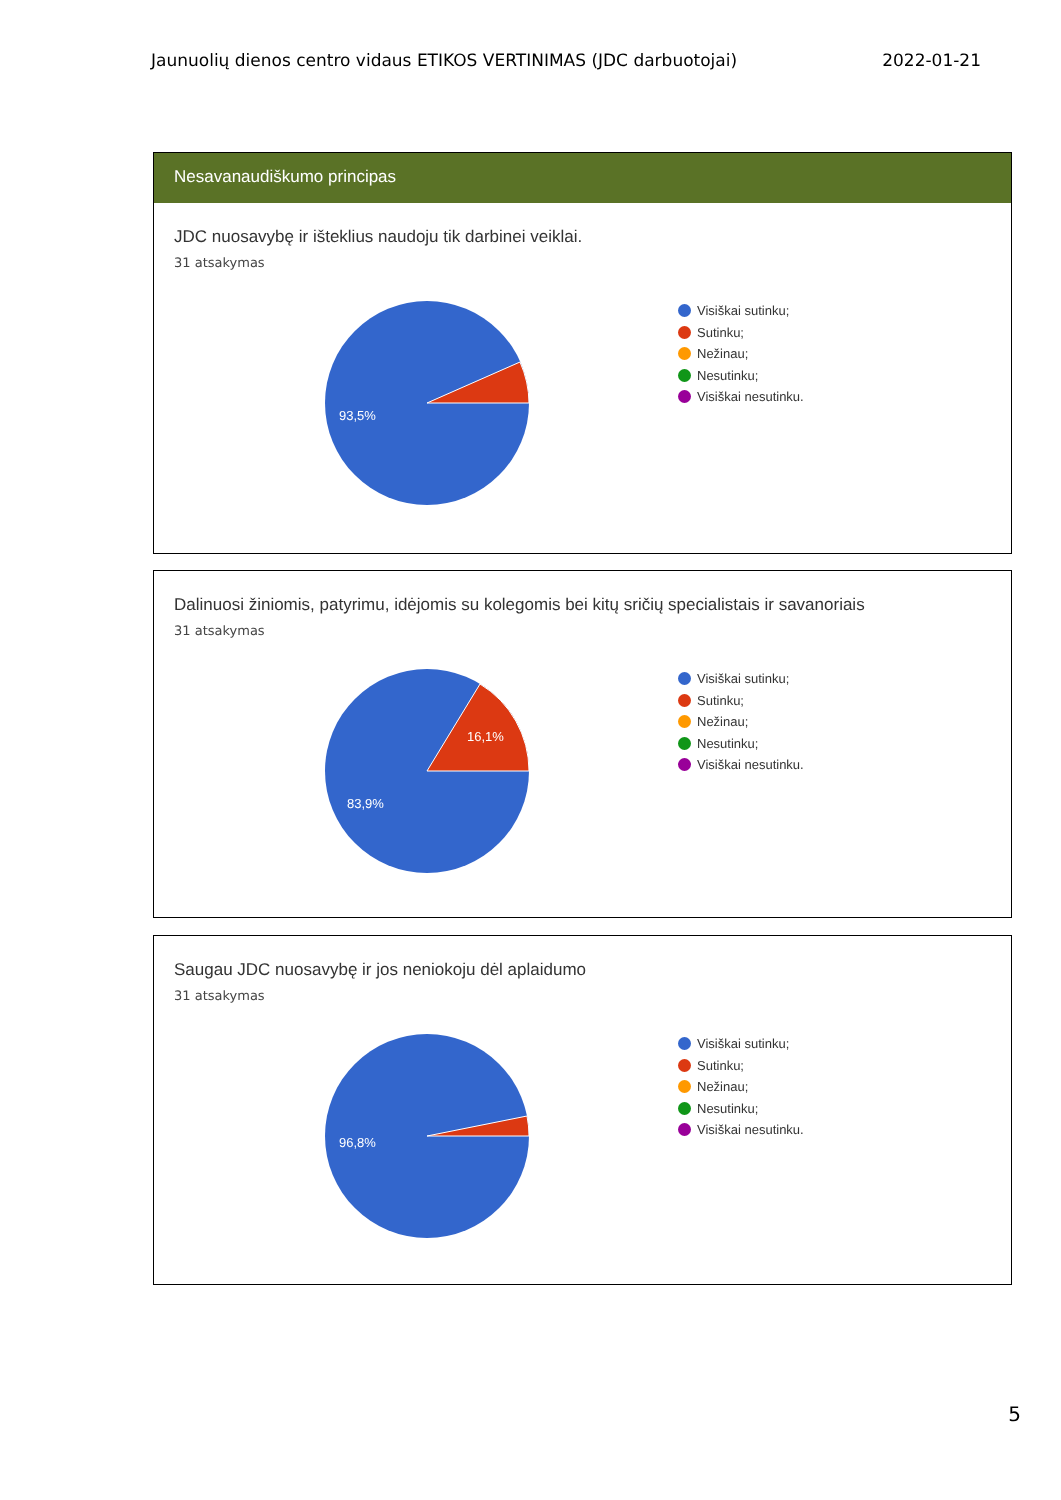Jaunuolių dienos centro vidaus ETIKOS VERTINIMAS (JDC darbuotojai) 2022-01-21
Nesavanaudiškumo principas
JDC nuosavybę ir išteklius naudoju tik darbinei veiklai.
31 atsakymas
93,5%
Visiškai sutinku;
Sutinku;
Nežinau;
Nesutinku;
Visiškai nesutinku.
Dalinuosi žiniomis, patyrimu, idėjomis su kolegomis bei kitų sričių specialistais ir savanoriais
31 atsakymas
16,1%
83,9%
Visiškai sutinku;
Sutinku;
Nežinau;
Nesutinku;
Visiškai nesutinku.
Saugau JDC nuosavybę ir jos neniokoju dėl aplaidumo
31 atsakymas
96,8%
Visiškai sutinku;
Sutinku;
Nežinau;
Nesutinku;
Visiškai nesutinku.
5